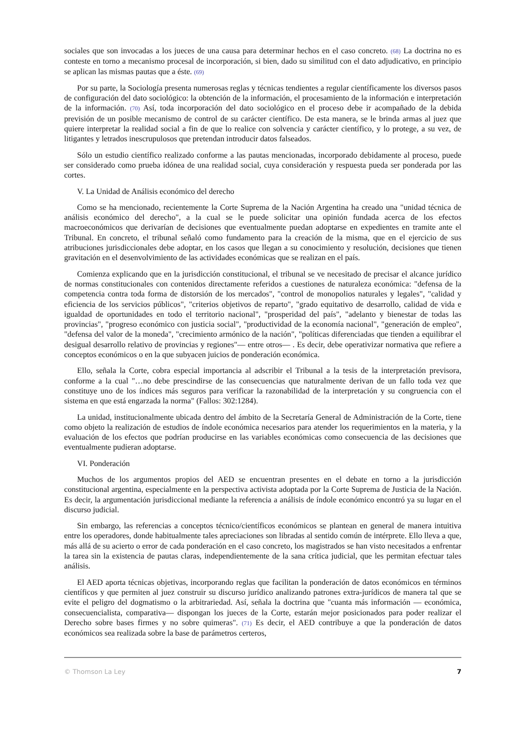sociales que son invocadas a los jueces de una causa para determinar hechos en el caso concreto. (68) La doctrina no es conteste en torno a mecanismo procesal de incorporación, si bien, dado su similitud con el dato adjudicativo, en principio se aplican las mismas pautas que a éste. (69)
Por su parte, la Sociología presenta numerosas reglas y técnicas tendientes a regular científicamente los diversos pasos de configuración del dato sociológico: la obtención de la información, el procesamiento de la información e interpretación de la información. (70) Así, toda incorporación del dato sociológico en el proceso debe ir acompañado de la debida previsión de un posible mecanismo de control de su carácter científico. De esta manera, se le brinda armas al juez que quiere interpretar la realidad social a fin de que lo realice con solvencia y carácter científico, y lo protege, a su vez, de litigantes y letrados inescrupulosos que pretendan introducir datos falseados.
Sólo un estudio científico realizado conforme a las pautas mencionadas, incorporado debidamente al proceso, puede ser considerado como prueba idónea de una realidad social, cuya consideración y respuesta pueda ser ponderada por las cortes.
V. La Unidad de Análisis económico del derecho
Como se ha mencionado, recientemente la Corte Suprema de la Nación Argentina ha creado una "unidad técnica de análisis económico del derecho", a la cual se le puede solicitar una opinión fundada acerca de los efectos macroeconómicos que derivarían de decisiones que eventualmente puedan adoptarse en expedientes en tramite ante el Tribunal. En concreto, el tribunal señaló como fundamento para la creación de la misma, que en el ejercicio de sus atribuciones jurisdiccionales debe adoptar, en los casos que llegan a su conocimiento y resolución, decisiones que tienen gravitación en el desenvolvimiento de las actividades económicas que se realizan en el país.
Comienza explicando que en la jurisdicción constitucional, el tribunal se ve necesitado de precisar el alcance jurídico de normas constitucionales con contenidos directamente referidos a cuestiones de naturaleza económica: "defensa de la competencia contra toda forma de distorsión de los mercados", "control de monopolios naturales y legales", "calidad y eficiencia de los servicios públicos", "criterios objetivos de reparto", "grado equitativo de desarrollo, calidad de vida e igualdad de oportunidades en todo el territorio nacional", "prosperidad del país", "adelanto y bienestar de todas las provincias", "progreso económico con justicia social", "productividad de la economía nacional", "generación de empleo", "defensa del valor de la moneda", "crecimiento armónico de la nación", "políticas diferenciadas que tienden a equilibrar el desigual desarrollo relativo de provincias y regiones"— entre otros— . Es decir, debe operativizar normativa que refiere a conceptos económicos o en la que subyacen juicios de ponderación económica.
Ello, señala la Corte, cobra especial importancia al adscribir el Tribunal a la tesis de la interpretación previsora, conforme a la cual "…no debe prescindirse de las consecuencias que naturalmente derivan de un fallo toda vez que constituye uno de los índices más seguros para verificar la razonabilidad de la interpretación y su congruencia con el sistema en que está engarzada la norma" (Fallos: 302:1284).
La unidad, institucionalmente ubicada dentro del ámbito de la Secretaría General de Administración de la Corte, tiene como objeto la realización de estudios de índole económica necesarios para atender los requerimientos en la materia, y la evaluación de los efectos que podrían producirse en las variables económicas como consecuencia de las decisiones que eventualmente pudieran adoptarse.
VI. Ponderación
Muchos de los argumentos propios del AED se encuentran presentes en el debate en torno a la jurisdicción constitucional argentina, especialmente en la perspectiva activista adoptada por la Corte Suprema de Justicia de la Nación. Es decir, la argumentación jurisdiccional mediante la referencia a análisis de índole económico encontró ya su lugar en el discurso judicial.
Sin embargo, las referencias a conceptos técnico/científicos económicos se plantean en general de manera intuitiva entre los operadores, donde habitualmente tales apreciaciones son libradas al sentido común de intérprete. Ello lleva a que, más allá de su acierto o error de cada ponderación en el caso concreto, los magistrados se han visto necesitados a enfrentar la tarea sin la existencia de pautas claras, independientemente de la sana crítica judicial, que les permitan efectuar tales análisis.
El AED aporta técnicas objetivas, incorporando reglas que facilitan la ponderación de datos económicos en términos científicos y que permiten al juez construir su discurso jurídico analizando patrones extra-jurídicos de manera tal que se evite el peligro del dogmatismo o la arbitrariedad. Así, señala la doctrina que "cuanta más información — económica, consecuencialista, comparativa— dispongan los jueces de la Corte, estarán mejor posicionados para poder realizar el Derecho sobre bases firmes y no sobre quimeras". (71) Es decir, el AED contribuye a que la ponderación de datos económicos sea realizada sobre la base de parámetros certeros,
© Thomson La Ley 7